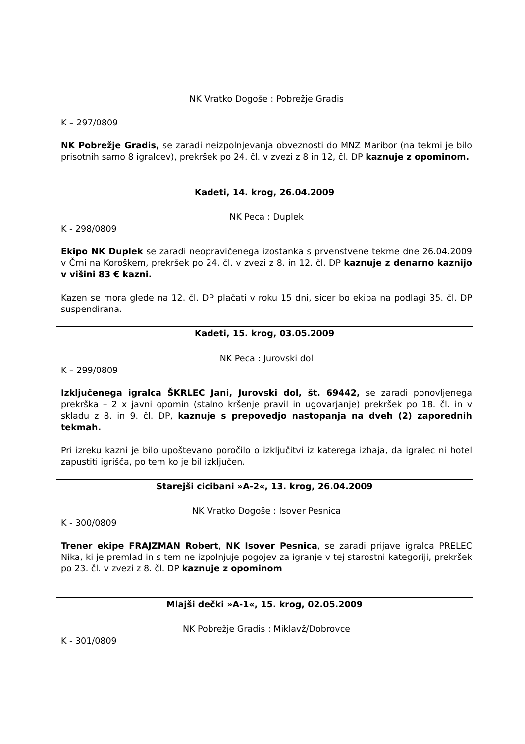NK Vratko Dogoše : Pobrežje Gradis
K – 297/0809
NK Pobrežje Gradis, se zaradi neizpolnjevanja obveznosti do MNZ Maribor (na tekmi je bilo prisotnih samo 8 igralcev), prekršek po 24. čl. v zvezi z 8 in 12, čl. DP kaznuje z opominom.
Kadeti, 14. krog, 26.04.2009
NK Peca : Duplek
K - 298/0809
Ekipo NK Duplek se zaradi neopravičenega izostanka s prvenstvene tekme dne 26.04.2009 v Črni na Koroškem, prekršek po 24. čl. v zvezi z 8. in 12. čl. DP kaznuje z denarno kaznijo v višini 83 € kazni.
Kazen se mora glede na 12. čl. DP plačati v roku 15 dni, sicer bo ekipa na podlagi 35. čl. DP suspendirana.
Kadeti, 15. krog, 03.05.2009
NK Peca : Jurovski dol
K – 299/0809
Izključenega igralca ŠKRLEC Jani, Jurovski dol, št. 69442, se zaradi ponovljenega prekrška – 2 x javni opomin (stalno kršenje pravil in ugovarjanje) prekršek po 18. čl. in v skladu z 8. in 9. čl. DP, kaznuje s prepovedjo nastopanja na dveh (2) zaporednih tekmah.
Pri izreku kazni je bilo upoštevano poročilo o izključitvi iz katerega izhaja, da igralec ni hotel zapustiti igrišča, po tem ko je bil izključen.
Starejši cicibani »A-2«, 13. krog, 26.04.2009
NK Vratko Dogoše : Isover Pesnica
K - 300/0809
Trener ekipe FRAJZMAN Robert, NK Isover Pesnica, se zaradi prijave igralca PRELEC Nika, ki je premlad in s tem ne izpolnjuje pogojev za igranje v tej starostni kategoriji, prekršek po 23. čl. v zvezi z 8. čl. DP kaznuje z opominom
Mlajši dečki »A-1«, 15. krog, 02.05.2009
NK Pobrežje Gradis : Miklavž/Dobrovce
K - 301/0809